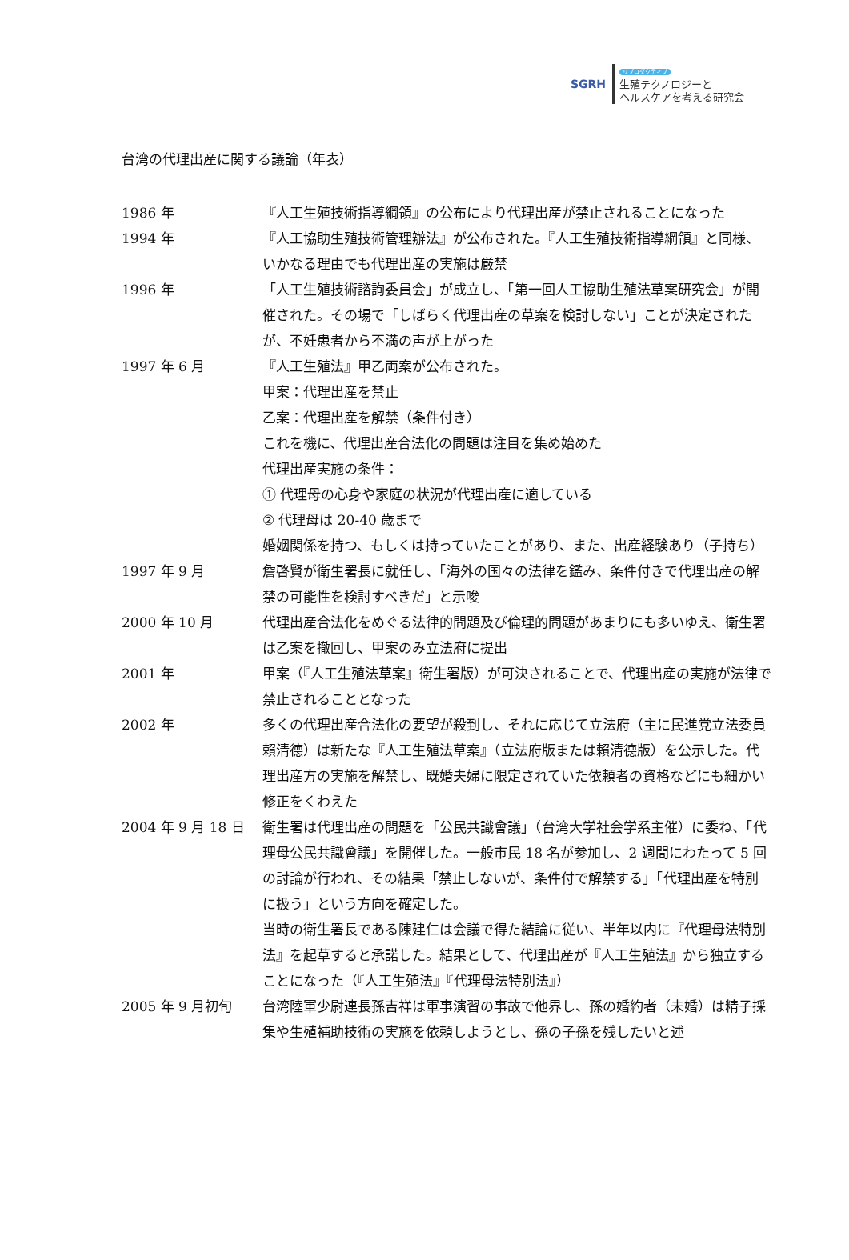SGRH
リプロダクティブ
生殖テクノロジーと
ヘルスケアを考える研究会
台湾の代理出産に関する議論（年表）
1986 年 『人工生殖技術指導綱領』の公布により代理出産が禁止されることになった
1994 年 『人工協助生殖技術管理辦法』が公布された。『人工生殖技術指導綱領』と同様、いかなる理由でも代理出産の実施は厳禁
1996 年 「人工生殖技術諮詢委員会」が成立し、「第一回人工協助生殖法草案研究会」が開催された。その場で「しばらく代理出産の草案を検討しない」ことが決定されたが、不妊患者から不満の声が上がった
1997 年 6 月 『人工生殖法』甲乙両案が公布された。
甲案：代理出産を禁止
乙案：代理出産を解禁（条件付き）
これを機に、代理出産合法化の問題は注目を集め始めた
代理出産実施の条件：
① 代理母の心身や家庭の状況が代理出産に適している
② 代理母は 20-40 歳まで
婚姻関係を持つ、もしくは持っていたことがあり、また、出産経験あり（子持ち）
1997 年 9 月 詹啓賢が衛生署長に就任し、「海外の国々の法律を鑑み、条件付きで代理出産の解禁の可能性を検討すべきだ」と示唆
2000 年 10 月 代理出産合法化をめぐる法律的問題及び倫理的問題があまりにも多いゆえ、衛生署は乙案を撤回し、甲案のみ立法府に提出
2001 年 甲案（『人工生殖法草案』衛生署版）が可決されることで、代理出産の実施が法律で禁止されることとなった
2002 年 多くの代理出産合法化の要望が殺到し、それに応じて立法府（主に民進党立法委員賴清德）は新たな『人工生殖法草案』（立法府版または賴清德版）を公示した。代理出産方の実施を解禁し、既婚夫婦に限定されていた依頼者の資格などにも細かい修正をくわえた
2004 年 9 月 18 日 衛生署は代理出産の問題を「公民共識會議」（台湾大学社会学系主催）に委ね、「代理母公民共識會議」を開催した。一般市民 18 名が参加し、2 週間にわたって 5 回の討論が行われ、その結果「禁止しないが、条件付で解禁する」「代理出産を特別に扱う」という方向を確定した。
当時の衛生署長である陳建仁は会議で得た結論に従い、半年以内に『代理母法特別法』を起草すると承諾した。結果として、代理出産が『人工生殖法』から独立することになった（『人工生殖法』『代理母法特別法』）
2005 年 9 月初旬 台湾陸軍少尉連長孫吉祥は軍事演習の事故で他界し、孫の婚約者（未婚）は精子採集や生殖補助技術の実施を依頼しようとし、孫の子孫を残したいと述